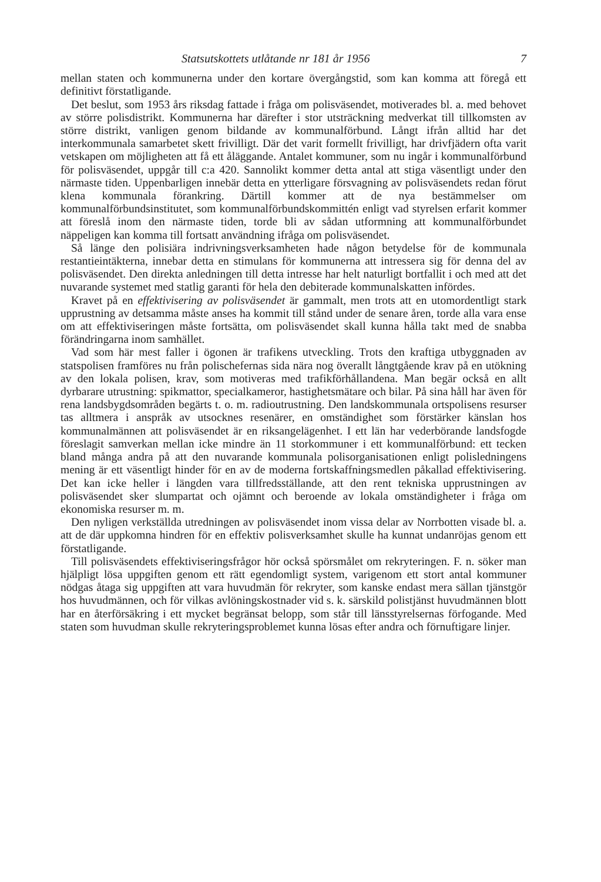Statsutskottets utlåtande nr 181 år 1956 7
mellan staten och kommunerna under den kortare övergångstid, som kan komma att föregå ett definitivt förstatligande.
Det beslut, som 1953 års riksdag fattade i fråga om polisväsendet, motiverades bl. a. med behovet av större polisdistrikt. Kommunerna har därefter i stor utsträckning medverkat till tillkomsten av större distrikt, vanligen genom bildande av kommunalförbund. Långt ifrån alltid har det interkommunala samarbetet skett frivilligt. Där det varit formellt frivilligt, har drivfjädern ofta varit vetskapen om möjligheten att få ett åläggande. Antalet kommuner, som nu ingår i kommunalförbund för polisväsendet, uppgår till c:a 420. Sannolikt kommer detta antal att stiga väsentligt under den närmaste tiden. Uppenbarligen innebär detta en ytterligare försvagning av polisväsendets redan förut klena kommunala förankring. Därtill kommer att de nya bestämmelser om kommunalförbundsinstitutet, som kommunalförbundskommittén enligt vad styrelsen erfarit kommer att föreslå inom den närmaste tiden, torde bli av sådan utformning att kommunalförbundet näppeligen kan komma till fortsatt användning ifråga om polisväsendet.
Så länge den polisiära indrivningsverksamheten hade någon betydelse för de kommunala restantieintäkterna, innebar detta en stimulans för kommunerna att intressera sig för denna del av polisväsendet. Den direkta anledningen till detta intresse har helt naturligt bortfallit i och med att det nuvarande systemet med statlig garanti för hela den debiterade kommunalskatten infördes.
Kravet på en effektivisering av polisväsendet är gammalt, men trots att en utomordentligt stark upprustning av detsamma måste anses ha kommit till stånd under de senare åren, torde alla vara ense om att effektiviseringen måste fortsätta, om polisväsendet skall kunna hålla takt med de snabba förändringarna inom samhället.
Vad som här mest faller i ögonen är trafikens utveckling. Trots den kraftiga utbyggnaden av statspolisen framföres nu från polischefernas sida nära nog överallt långtgående krav på en utökning av den lokala polisen, krav, som motiveras med trafikförhållandena. Man begär också en allt dyrbarare utrustning: spikmattor, specialkameror, hastighetsmätare och bilar. På sina håll har även för rena landsbygdsområden begärts t. o. m. radioutrustning. Den landskommunala ortspolisens resurser tas alltmera i anspråk av utsocknes resenärer, en omständighet som förstärker känslan hos kommunalmännen att polisväsendet är en riksangelägenhet. I ett län har vederbörande landsfogde föreslagit samverkan mellan icke mindre än 11 storkommuner i ett kommunalförbund: ett tecken bland många andra på att den nuvarande kommunala polisorganisationen enligt polisledningens mening är ett väsentligt hinder för en av de moderna fortskaffningsmedlen påkallad effektivisering. Det kan icke heller i längden vara tillfredsställande, att den rent tekniska upprustningen av polisväsendet sker slumpartat och ojämnt och beroende av lokala omständigheter i fråga om ekonomiska resurser m. m.
Den nyligen verkställda utredningen av polisväsendet inom vissa delar av Norrbotten visade bl. a. att de där uppkomna hindren för en effektiv polisverksamhet skulle ha kunnat undanröjas genom ett förstatligande.
Till polisväsendets effektiviseringsfrågor hör också spörsmålet om rekryteringen. F. n. söker man hjälpligt lösa uppgiften genom ett rätt egendomligt system, varigenom ett stort antal kommuner nödgas åtaga sig uppgiften att vara huvudmän för rekryter, som kanske endast mera sällan tjänstgör hos huvudmännen, och för vilkas avlöningskostnader vid s. k. särskild polistjänst huvudmännen blott har en återförsäkring i ett mycket begränsat belopp, som står till länsstyrelsernas förfogande. Med staten som huvudman skulle rekryteringsproblemet kunna lösas efter andra och förnuftigare linjer.